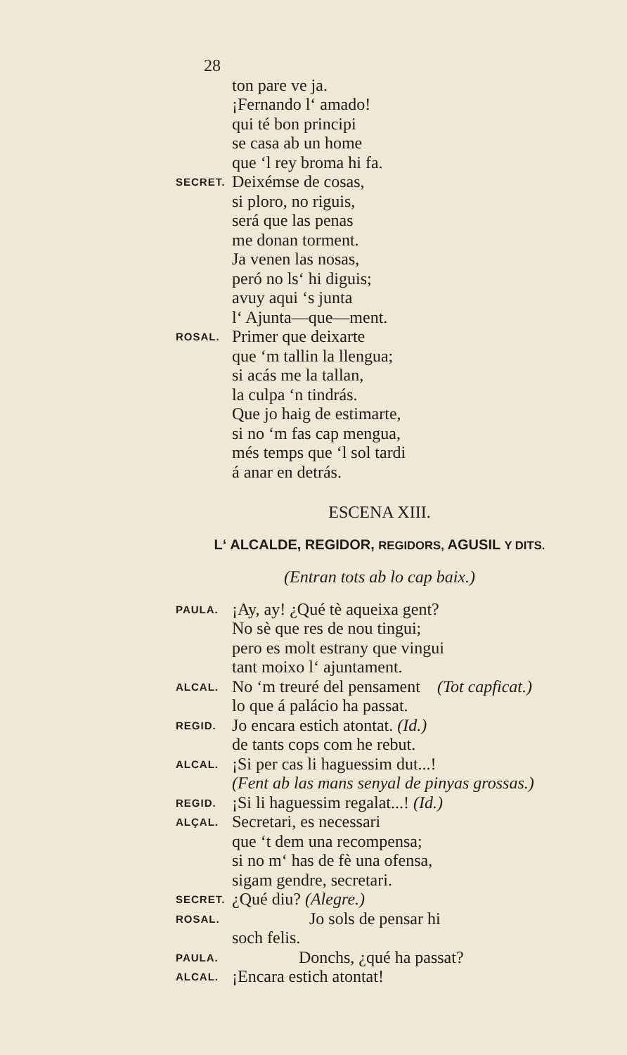28
ton pare ve ja.
¡Fernando l‘ amado!
qui té bon principi
se casa ab un home
que ‘l rey broma hi fa.
SECRET. Deixémse de cosas,
si ploro, no riguis,
será que las penas
me donan torment.
Ja venen las nosas,
peró no ls‘ hi diguis;
avuy aqui ‘s junta
l‘ Ajunta—que—ment.
ROSAL. Primer que deixarte
que ‘m tallin la llengua;
si acás me la tallan,
la culpa ‘n tindrás.
Que jo haig de estimarte,
si no ‘m fas cap mengua,
més temps que ‘l sol tardi
á anar en detrás.
ESCENA XIII.
L‘ ALCALDE, REGIDOR, REGIDORS, AGUSIL Y DITS.
(Entran tots ab lo cap baix.)
PAULA. ¡Ay, ay! ¿Qué tè aqueixa gent?
No sè que res de nou tingui;
pero es molt estrany que vingui
tant moixo l‘ ajuntament.
ALCAL. No ‘m treuré del pensament (Tot capficat.)
lo que á palácio ha passat.
REGID. Jo encara estich atontat. (Id.)
de tants cops com he rebut.
ALCAL. ¡Si per cas li haguessim dut...!
(Fent ab las mans senyal de pinyas grossas.)
REGID. ¡Si li haguessim regalat...! (Id.)
ALÇAL. Secretari, es necessari
que ‘t dem una recompensa;
si no m‘ has de fè una ofensa,
sigam gendre, secretari.
SECRET. ¿Qué diu? (Alegre.)
ROSAL. Jo sols de pensar hi
soch felis.
PAULA. Donchs, ¿qué ha passat?
ALCAL. ¡Encara estich atontat!